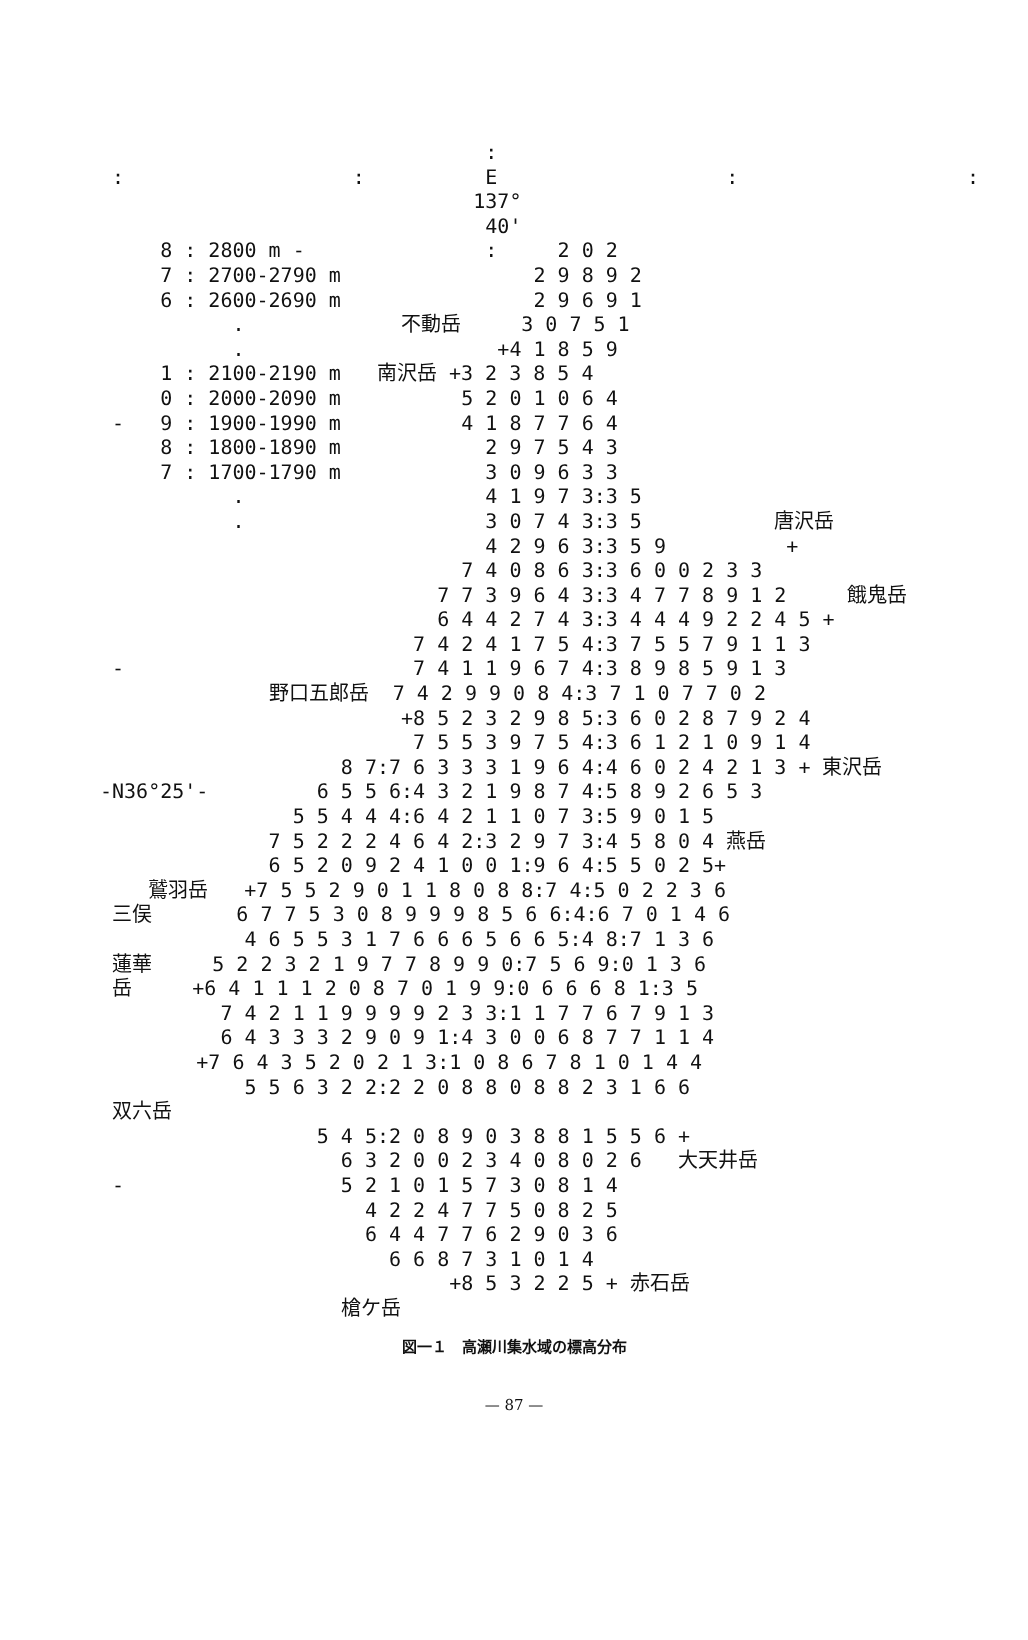:
 :                   :          E                   :                   :
                               137°
                                40'
     8 : 2800 m -               :     2 0 2
     7 : 2700-2790 m                2 9 8 9 2
     6 : 2600-2690 m                2 9 6 9 1
           .             不動岳     3 0 7 5 1
           .                     +4 1 8 5 9
     1 : 2100-2190 m   南沢岳 +3 2 3 8 5 4
     0 : 2000-2090 m          5 2 0 1 0 6 4
 -   9 : 1900-1990 m          4 1 8 7 7 6 4
     8 : 1800-1890 m            2 9 7 5 4 3
     7 : 1700-1790 m            3 0 9 6 3 3
           .                    4 1 9 7 3:3 5
           .                    3 0 7 4 3:3 5           唐沢岳
                                4 2 9 6 3:3 5 9          +
                              7 4 0 8 6 3:3 6 0 0 2 3 3
                            7 7 3 9 6 4 3:3 4 7 7 8 9 1 2     餓鬼岳
                            6 4 4 2 7 4 3:3 4 4 4 9 2 2 4 5 +
                          7 4 2 4 1 7 5 4:3 7 5 5 7 9 1 1 3
 -                        7 4 1 1 9 6 7 4:3 8 9 8 5 9 1 3
              野口五郎岳  7 4 2 9 9 0 8 4:3 7 1 0 7 7 0 2
                         +8 5 2 3 2 9 8 5:3 6 0 2 8 7 9 2 4
                          7 5 5 3 9 7 5 4:3 6 1 2 1 0 9 1 4
                    8 7:7 6 3 3 3 1 9 6 4:4 6 0 2 4 2 1 3 + 東沢岳
-N36°25'-         6 5 5 6:4 3 2 1 9 8 7 4:5 8 9 2 6 5 3
                5 5 4 4 4:6 4 2 1 1 0 7 3:5 9 0 1 5
              7 5 2 2 2 4 6 4 2:3 2 9 7 3:4 5 8 0 4 燕岳
              6 5 2 0 9 2 4 1 0 0 1:9 6 4:5 5 0 2 5+
    鷲羽岳   +7 5 5 2 9 0 1 1 8 0 8 8:7 4:5 0 2 2 3 6
 三俣       6 7 7 5 3 0 8 9 9 9 8 5 6 6:4:6 7 0 1 4 6
            4 6 5 5 3 1 7 6 6 6 5 6 6 5:4 8:7 1 3 6
 蓮華     5 2 2 3 2 1 9 7 7 8 9 9 0:7 5 6 9:0 1 3 6
 岳     +6 4 1 1 1 2 0 8 7 0 1 9 9:0 6 6 6 8 1:3 5
          7 4 2 1 1 9 9 9 9 2 3 3:1 1 7 7 6 7 9 1 3
          6 4 3 3 3 2 9 0 9 1:4 3 0 0 6 8 7 7 1 1 4
        +7 6 4 3 5 2 0 2 1 3:1 0 8 6 7 8 1 0 1 4 4
            5 5 6 3 2 2:2 2 0 8 8 0 8 8 2 3 1 6 6
 双六岳
                  5 4 5:2 0 8 9 0 3 8 8 1 5 5 6 +
                    6 3 2 0 0 2 3 4 0 8 0 2 6   大天井岳
 -                  5 2 1 0 1 5 7 3 0 8 1 4
                      4 2 2 4 7 7 5 0 8 2 5
                      6 4 4 7 7 6 2 9 0 3 6
                        6 6 8 7 3 1 0 1 4
                             +8 5 3 2 2 5 + 赤石岳
                    槍ケ岳
図一１　高瀬川集水域の標高分布
— 87 —